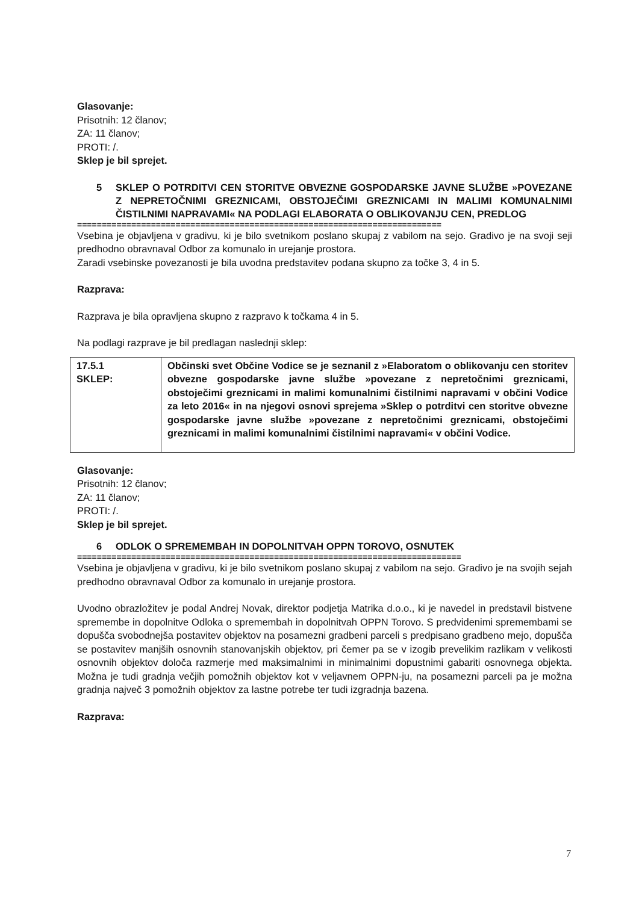Glasovanje:
Prisotnih: 12 članov;
ZA: 11 članov;
PROTI: /.
Sklep je bil sprejet.
5 SKLEP O POTRDITVI CEN STORITVE OBVEZNE GOSPODARSKE JAVNE SLUŽBE »POVEZANE Z NEPRETOČNIMI GREZNICAMI, OBSTOJEČIMI GREZNICAMI IN MALIMI KOMUNALNIMI ČISTILNIMI NAPRAVAMI« NA PODLAGI ELABORATA O OBLIKOVANJU CEN, PREDLOG
==========================================================================
Vsebina je objavljena v gradivu, ki je bilo svetnikom poslano skupaj z vabilom na sejo. Gradivo je na svoji seji predhodno obravnaval Odbor za komunalo in urejanje prostora.
Zaradi vsebinske povezanosti je bila uvodna predstavitev podana skupno za točke 3, 4 in 5.
Razprava:
Razprava je bila opravljena skupno z razpravo k točkama 4 in 5.
Na podlagi razprave je bil predlagan naslednji sklep:
| 17.5.1 SKLEP: | Občinski svet Občine Vodice se je seznanil z »Elaboratom o oblikovanju cen storitev obvezne gospodarske javne službe »povezane z nepretočnimi greznicami, obstoječimi greznicami in malimi komunalnimi čistilnimi napravami v občini Vodice za leto 2016« in na njegovi osnovi sprejema »Sklep o potrditvi cen storitve obvezne gospodarske javne službe »povezane z nepretočnimi greznicami, obstoječimi greznicami in malimi komunalnimi čistilnimi napravami« v občini Vodice. |
Glasovanje:
Prisotnih: 12 članov;
ZA: 11 članov;
PROTI: /.
Sklep je bil sprejet.
6 ODLOK O SPREMEMBAH IN DOPOLNITVAH OPPN TOROVO, OSNUTEK
==============================================================================
Vsebina je objavljena v gradivu, ki je bilo svetnikom poslano skupaj z vabilom na sejo. Gradivo je na svojih sejah predhodno obravnaval Odbor za komunalo in urejanje prostora.
Uvodno obrazložitev je podal Andrej Novak, direktor podjetja Matrika d.o.o., ki je navedel in predstavil bistvene spremembe in dopolnitve Odloka o spremembah in dopolnitvah OPPN Torovo. S predvidenimi spremembami se dopušča svobodnejša postavitev objektov na posamezni gradbeni parceli s predpisano gradbeno mejo, dopušča se postavitev manjših osnovnih stanovanjskih objektov, pri čemer pa se v izogib prevelikim razlikam v velikosti osnovnih objektov določa razmerje med maksimalnimi in minimalnimi dopustnimi gabariti osnovnega objekta. Možna je tudi gradnja večjih pomožnih objektov kot v veljavnem OPPN-ju, na posamezni parceli pa je možna gradnja največ 3 pomožnih objektov za lastne potrebe ter tudi izgradnja bazena.
Razprava:
7